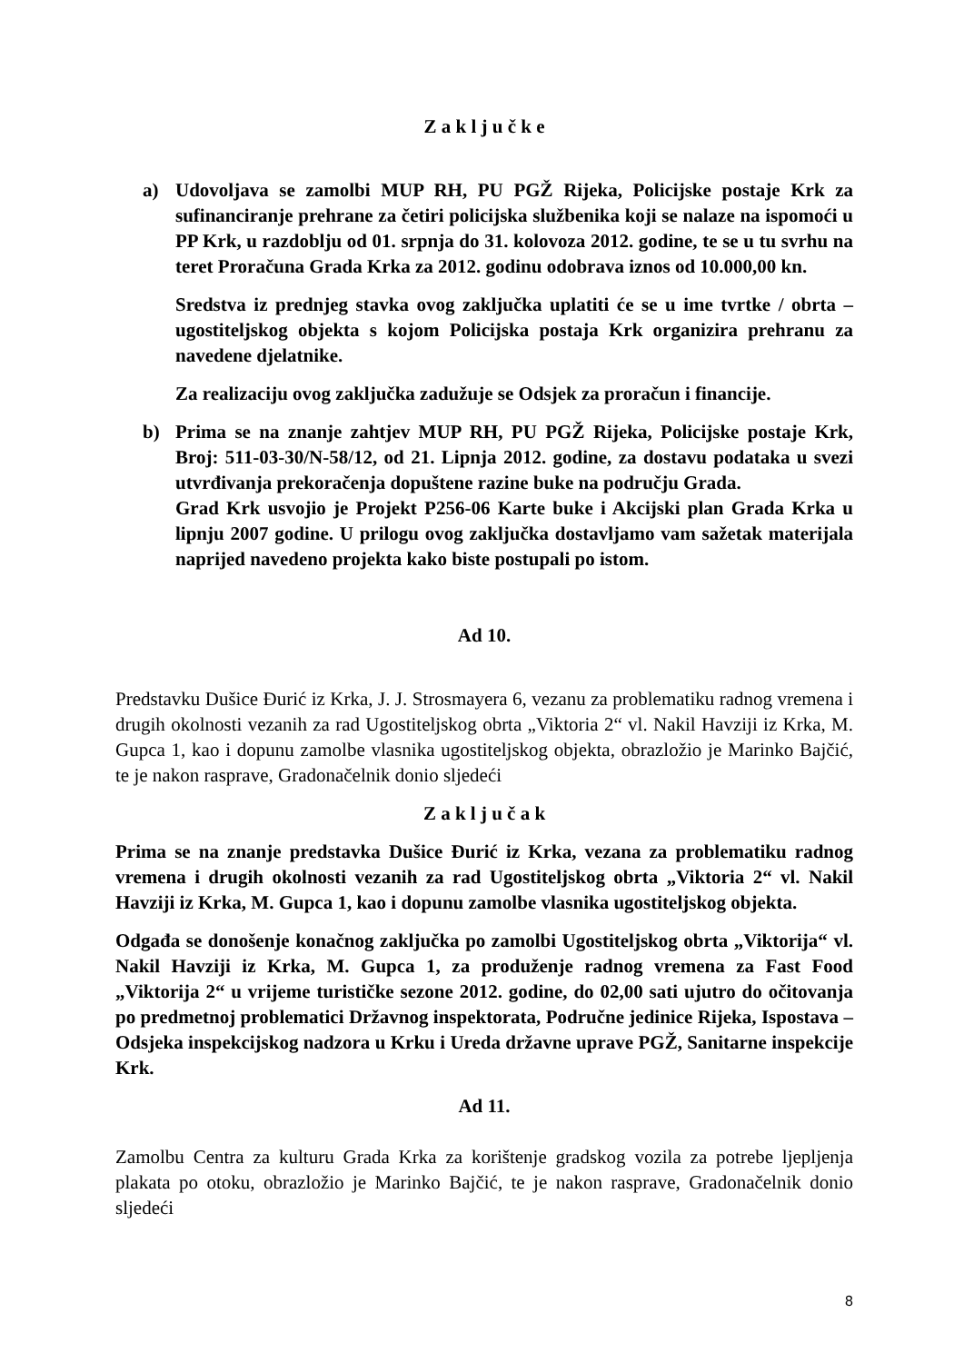Z a k l j u č k e
a) Udovoljava se zamolbi MUP RH, PU PGŽ Rijeka, Policijske postaje Krk za sufinanciranje prehrane za četiri policijska službenika koji se nalaze na ispomoći u PP Krk, u razdoblju od 01. srpnja do 31. kolovoza 2012. godine, te se u tu svrhu na teret Proračuna Grada Krka za 2012. godinu odobrava iznos od 10.000,00 kn.
Sredstva iz prednjeg stavka ovog zaključka uplatiti će se u ime tvrtke / obrta – ugostiteljskog objekta s kojom Policijska postaja Krk organizira prehranu za navedene djelatnike.
Za realizaciju ovog zaključka zadužuje se Odsjek za proračun i financije.
b) Prima se na znanje zahtjev MUP RH, PU PGŽ Rijeka, Policijske postaje Krk, Broj: 511-03-30/N-58/12, od 21. Lipnja 2012. godine, za dostavu podataka u svezi utvrđivanja prekoračenja dopuštene razine buke na području Grada.
Grad Krk usvojio je Projekt P256-06 Karte buke i Akcijski plan Grada Krka u lipnju 2007 godine. U prilogu ovog zaključka dostavljamo vam sažetak materijala naprijed navedeno projekta kako biste postupali po istom.
Ad 10.
Predstavku Dušice Đurić iz Krka, J. J. Strosmayera 6, vezanu za problematiku radnog vremena i drugih okolnosti vezanih za rad Ugostiteljskog obrta „Viktoria 2“ vl. Nakil Havziji iz Krka, M. Gupca 1, kao i dopunu zamolbe vlasnika ugostiteljskog objekta, obrazložio je Marinko Bajčić, te je nakon rasprave, Gradonačelnik donio sljedeći
Z a k l j u č a k
Prima se na znanje predstavka Dušice Đurić iz Krka, vezana za problematiku radnog vremena i drugih okolnosti vezanih za rad Ugostiteljskog obrta „Viktoria 2“ vl. Nakil Havziji iz Krka, M. Gupca 1, kao i dopunu zamolbe vlasnika ugostiteljskog objekta.
Odgađa se donošenje konačnog zaključka po zamolbi Ugostiteljskog obrta „Viktorija“ vl. Nakil Havziji iz Krka, M. Gupca 1, za produženje radnog vremena za Fast Food „Viktorija 2“ u vrijeme turističke sezone 2012. godine, do 02,00 sati ujutro do očitovanja po predmetnoj problematici Državnog inspektorata, Područne jedinice Rijeka, Ispostava – Odsjeka inspekcijskog nadzora u Krku i Ureda državne uprave PGŽ, Sanitarne inspekcije Krk.
Ad 11.
Zamolbu Centra za kulturu Grada Krka za korištenje gradskog vozila za potrebe ljepljenja plakata po otoku, obrazložio je Marinko Bajčić, te je nakon rasprave, Gradonačelnik donio sljedeći
8